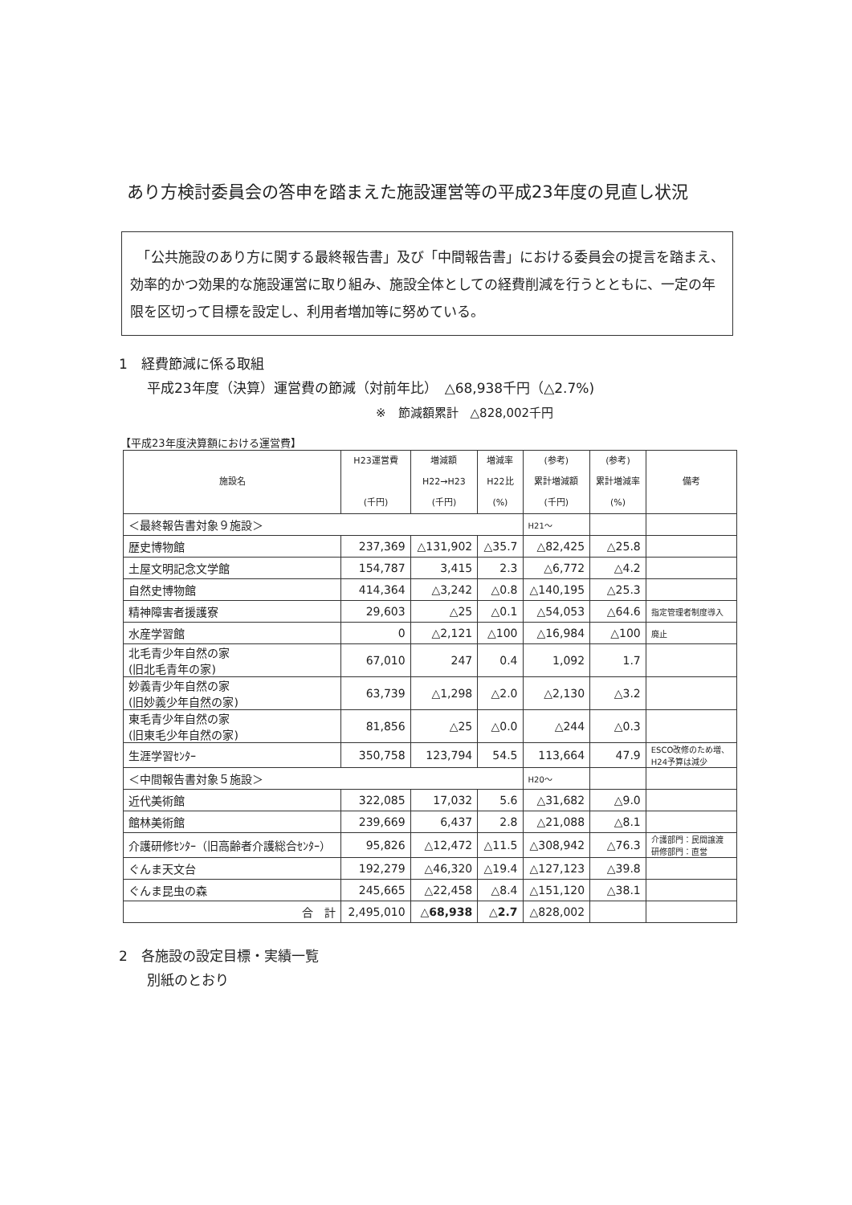あり方検討委員会の答申を踏まえた施設運営等の平成23年度の見直し状況
　「公共施設のあり方に関する最終報告書」及び「中間報告書」における委員会の提言を踏まえ、効率的かつ効果的な施設運営に取り組み、施設全体としての経費削減を行うとともに、一定の年限を区切って目標を設定し、利用者増加等に努めている。
1　経費節減に係る取組
平成23年度（決算）運営費の節減（対前年比）　△68,938千円（△2.7%)
※　節減額累計　△828,002千円
【平成23年度決算額における運営費】
| 施設名 | H23運営費 (千円) | 増減額 H22→H23 (千円) | 増減率 H22比 (%) | (参考) 累計増減額 (千円) | (参考) 累計増減率 (%) | 備考 |
| --- | --- | --- | --- | --- | --- | --- |
| ＜最終報告書対象９施設＞ | | | | H21～ | | |
| 歴史博物館 | 237,369 | △131,902 | △35.7 | △82,425 | △25.8 | |
| 土屋文明記念文学館 | 154,787 | 3,415 | 2.3 | △6,772 | △4.2 | |
| 自然史博物館 | 414,364 | △3,242 | △0.8 | △140,195 | △25.3 | |
| 精神障害者援護寮 | 29,603 | △25 | △0.1 | △54,053 | △64.6 | 指定管理者制度導入 |
| 水産学習館 | 0 | △2,121 | △100 | △16,984 | △100 | 廃止 |
| 北毛青少年自然の家 (旧北毛青年の家) | 67,010 | 247 | 0.4 | 1,092 | 1.7 | |
| 妙義青少年自然の家 (旧妙義少年自然の家) | 63,739 | △1,298 | △2.0 | △2,130 | △3.2 | |
| 東毛青少年自然の家 (旧東毛少年自然の家) | 81,856 | △25 | △0.0 | △244 | △0.3 | |
| 生涯学習ｾﾝﾀｰ | 350,758 | 123,794 | 54.5 | 113,664 | 47.9 | ESCO改修のため増、 H24予算は減少 |
| ＜中間報告書対象５施設＞ | | | | H20～ | | |
| 近代美術館 | 322,085 | 17,032 | 5.6 | △31,682 | △9.0 | |
| 館林美術館 | 239,669 | 6,437 | 2.8 | △21,088 | △8.1 | |
| 介護研修ｾﾝﾀｰ（旧高齢者介護総合ｾﾝﾀｰ） | 95,826 | △12,472 | △11.5 | △308,942 | △76.3 | 介護部門：民間譲渡 研修部門：直営 |
| ぐんま天文台 | 192,279 | △46,320 | △19.4 | △127,123 | △39.8 | |
| ぐんま昆虫の森 | 245,665 | △22,458 | △8.4 | △151,120 | △38.1 | |
| 合 計 | 2,495,010 | △68,938 | △2.7 | △828,002 | | |
2　各施設の設定目標・実績一覧
別紙のとおり